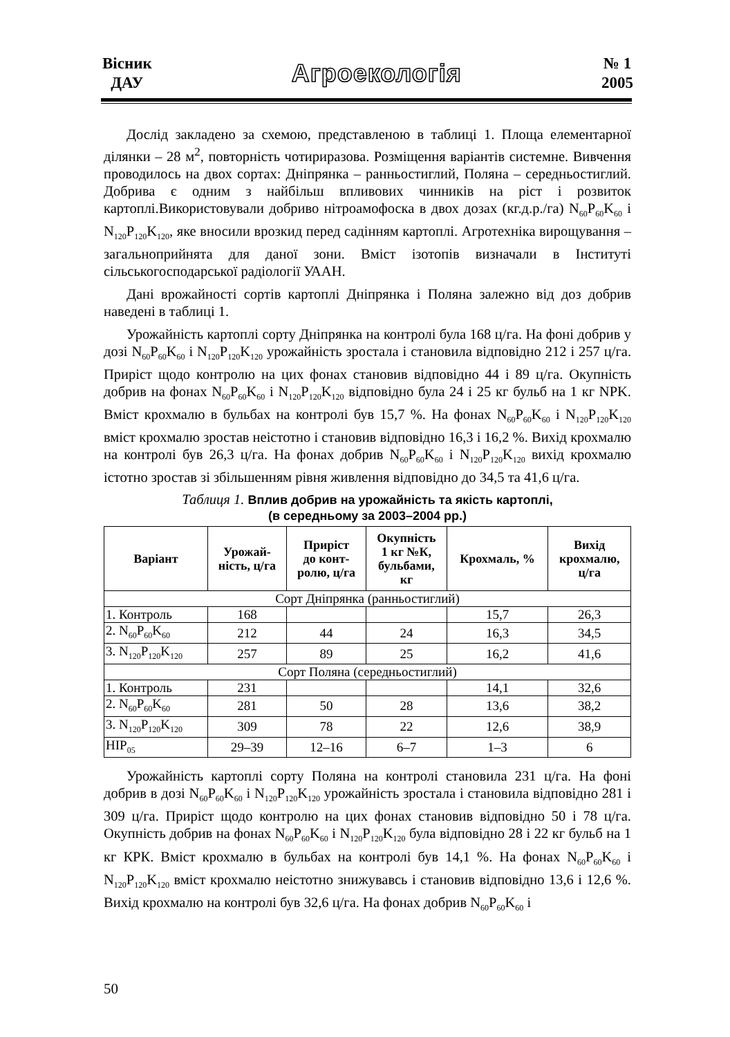Вісник
ДАУ
Агроекологія
№ 1
2005
Дослід закладено за схемою, представленою в таблиці 1. Площа елементарної ділянки – 28 м<sup>2</sup>, повторність чотириразова. Розміщення варіантів системне. Вивчення проводилось на двох сортах: Дніпрянка – ранньостиглий, Поляна – середньостиглий. Добрива є одним з найбільш впливових чинників на ріст і розвиток картоплі.Використовували добриво нітроамофоска в двох дозах (кг.д.р./га) N<sub>60</sub>P<sub>60</sub>K<sub>60</sub> і N<sub>120</sub>P<sub>120</sub>K<sub>120</sub>, яке вносили врозкид перед садінням картоплі. Агротехніка вирощування – загальноприйнята для даної зони. Вміст ізотопів визначали в Інституті сільськогосподарської радіології УААН.
Дані врожайності сортів картоплі Дніпрянка і Поляна залежно від доз добрив наведені в таблиці 1.
Урожайність картоплі сорту Дніпрянка на контролі була 168 ц/га. На фоні добрив у дозі N<sub>60</sub>P<sub>60</sub>K<sub>60</sub> і N<sub>120</sub>P<sub>120</sub>K<sub>120</sub> урожайність зростала і становила відповідно 212 і 257 ц/га. Приріст щодо контролю на цих фонах становив відповідно 44 і 89 ц/га. Окупність добрив на фонах N<sub>60</sub>P<sub>60</sub>K<sub>60</sub> і N<sub>120</sub>P<sub>120</sub>K<sub>120</sub> відповідно була 24 і 25 кг бульб на 1 кг NPK. Вміст крохмалю в бульбах на контролі був 15,7 %. На фонах N<sub>60</sub>P<sub>60</sub>K<sub>60</sub> і N<sub>120</sub>P<sub>120</sub>K<sub>120</sub> вміст крохмалю зростав неістотно і становив відповідно 16,3 і 16,2 %. Вихід крохмалю на контролі був 26,3 ц/га. На фонах добрив N<sub>60</sub>P<sub>60</sub>K<sub>60</sub> і N<sub>120</sub>P<sub>120</sub>K<sub>120</sub> вихід крохмалю істотно зростав зі збільшенням рівня живлення відповідно до 34,5 та 41,6 ц/га.
Таблиця 1. Вплив добрив на урожайність та якість картоплі,
(в середньому за 2003–2004 рр.)
| Варіант | Урожай- ність, ц/га | Приріст до конт- ролю, ц/га | Окупність 1 кг №К, бульбами, кг | Крохмаль, % | Вихід крохмалю, ц/га |
| --- | --- | --- | --- | --- | --- |
| Сорт Дніпрянка (ранньостиглий) | | | | | |
| 1. Контроль | 168 | | | 15,7 | 26,3 |
| 2. N<sub>60</sub>P<sub>60</sub>K<sub>60</sub> | 212 | 44 | 24 | 16,3 | 34,5 |
| 3. N<sub>120</sub>P<sub>120</sub>K<sub>120</sub> | 257 | 89 | 25 | 16,2 | 41,6 |
| Сорт Поляна (середньостиглий) | | | | | |
| 1. Контроль | 231 | | | 14,1 | 32,6 |
| 2. N<sub>60</sub>P<sub>60</sub>K<sub>60</sub> | 281 | 50 | 28 | 13,6 | 38,2 |
| 3. N<sub>120</sub>P<sub>120</sub>K<sub>120</sub> | 309 | 78 | 22 | 12,6 | 38,9 |
| HIP<sub>05</sub> | 29–39 | 12–16 | 6–7 | 1–3 | 6 |
Урожайність картоплі сорту Поляна на контролі становила 231 ц/га. На фоні добрив в дозі N<sub>60</sub>P<sub>60</sub>K<sub>60</sub> і N<sub>120</sub>P<sub>120</sub>K<sub>120</sub> урожайність зростала і становила відповідно 281 і 309 ц/га. Приріст щодо контролю на цих фонах становив відповідно 50 і 78 ц/га. Окупність добрив на фонах N<sub>60</sub>P<sub>60</sub>K<sub>60</sub> і N<sub>120</sub>P<sub>120</sub>K<sub>120</sub> була відповідно 28 і 22 кг бульб на 1 кг КРК. Вміст крохмалю в бульбах на контролі був 14,1 %. На фонах N<sub>60</sub>P<sub>60</sub>K<sub>60</sub> і N<sub>120</sub>P<sub>120</sub>K<sub>120</sub> вміст крохмалю неістотно знижувавсь і становив відповідно 13,6 і 12,6 %. Вихід крохмалю на контролі був 32,6 ц/га. На фонах добрив N<sub>60</sub>P<sub>60</sub>K<sub>60</sub> і
50